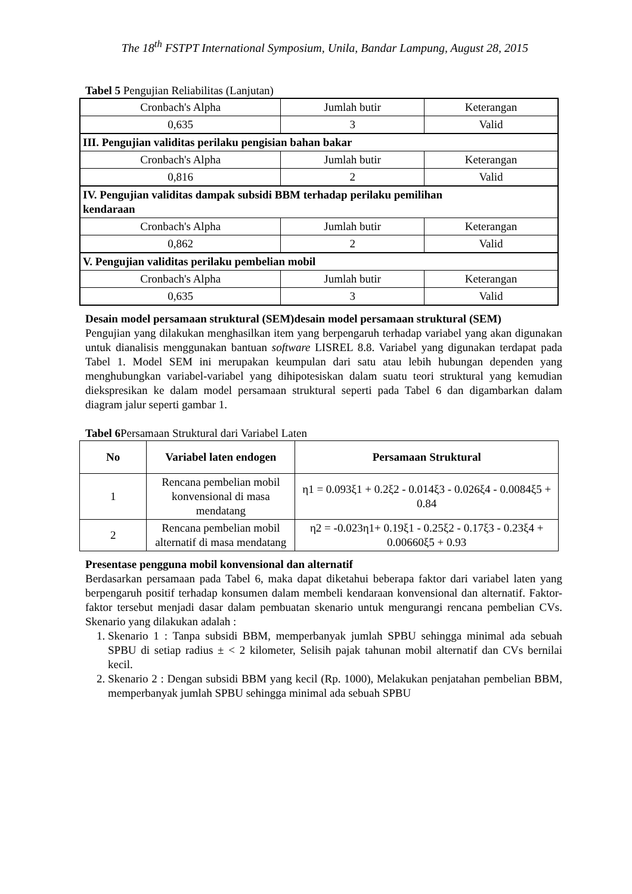The 18<sup>th</sup> FSTPT International Symposium, Unila, Bandar Lampung, August 28, 2015
Tabel 5 Pengujian Reliabilitas (Lanjutan)
| Cronbach's Alpha | Jumlah butir | Keterangan |
| 0,635 | 3 | Valid |
| III. Pengujian validitas perilaku pengisian bahan bakar | | |
| Cronbach's Alpha | Jumlah butir | Keterangan |
| 0,816 | 2 | Valid |
| IV. Pengujian validitas dampak subsidi BBM terhadap perilaku pemilihan kendaraan | | |
| Cronbach's Alpha | Jumlah butir | Keterangan |
| 0,862 | 2 | Valid |
| V. Pengujian validitas perilaku pembelian mobil | | |
| Cronbach's Alpha | Jumlah butir | Keterangan |
| 0,635 | 3 | Valid |
Desain model persamaan struktural (SEM)desain model persamaan struktural (SEM)
Pengujian yang dilakukan menghasilkan item yang berpengaruh terhadap variabel yang akan digunakan untuk dianalisis menggunakan bantuan software LISREL 8.8. Variabel yang digunakan terdapat pada Tabel 1. Model SEM ini merupakan keumpulan dari satu atau lebih hubungan dependen yang menghubungkan variabel-variabel yang dihipotesiskan dalam suatu teori struktural yang kemudian diekspresikan ke dalam model persamaan struktural seperti pada Tabel 6 dan digambarkan dalam diagram jalur seperti gambar 1.
Tabel 6 Persamaan Struktural dari Variabel Laten
| No | Variabel laten endogen | Persamaan Struktural |
| --- | --- | --- |
| 1 | Rencana pembelian mobil konvensional di masa mendatang | η1 = 0.093ξ1 + 0.2ξ2 - 0.014ξ3 - 0.026ξ4 - 0.0084ξ5 + 0.84 |
| 2 | Rencana pembelian mobil alternatif di masa mendatang | η2 = -0.023η1+ 0.19ξ1 - 0.25ξ2 - 0.17ξ3 - 0.23ξ4 + 0.00660ξ5 + 0.93 |
Presentase pengguna mobil konvensional dan alternatif
Berdasarkan persamaan pada Tabel 6, maka dapat diketahui beberapa faktor dari variabel laten yang berpengaruh positif terhadap konsumen dalam membeli kendaraan konvensional dan alternatif. Faktor-faktor tersebut menjadi dasar dalam pembuatan skenario untuk mengurangi rencana pembelian CVs. Skenario yang dilakukan adalah :
1. Skenario 1 : Tanpa subsidi BBM, memperbanyak jumlah SPBU sehingga minimal ada sebuah SPBU di setiap radius ± < 2 kilometer, Selisih pajak tahunan mobil alternatif dan CVs bernilai kecil.
2. Skenario 2 : Dengan subsidi BBM yang kecil (Rp. 1000), Melakukan penjatahan pembelian BBM, memperbanyak jumlah SPBU sehingga minimal ada sebuah SPBU